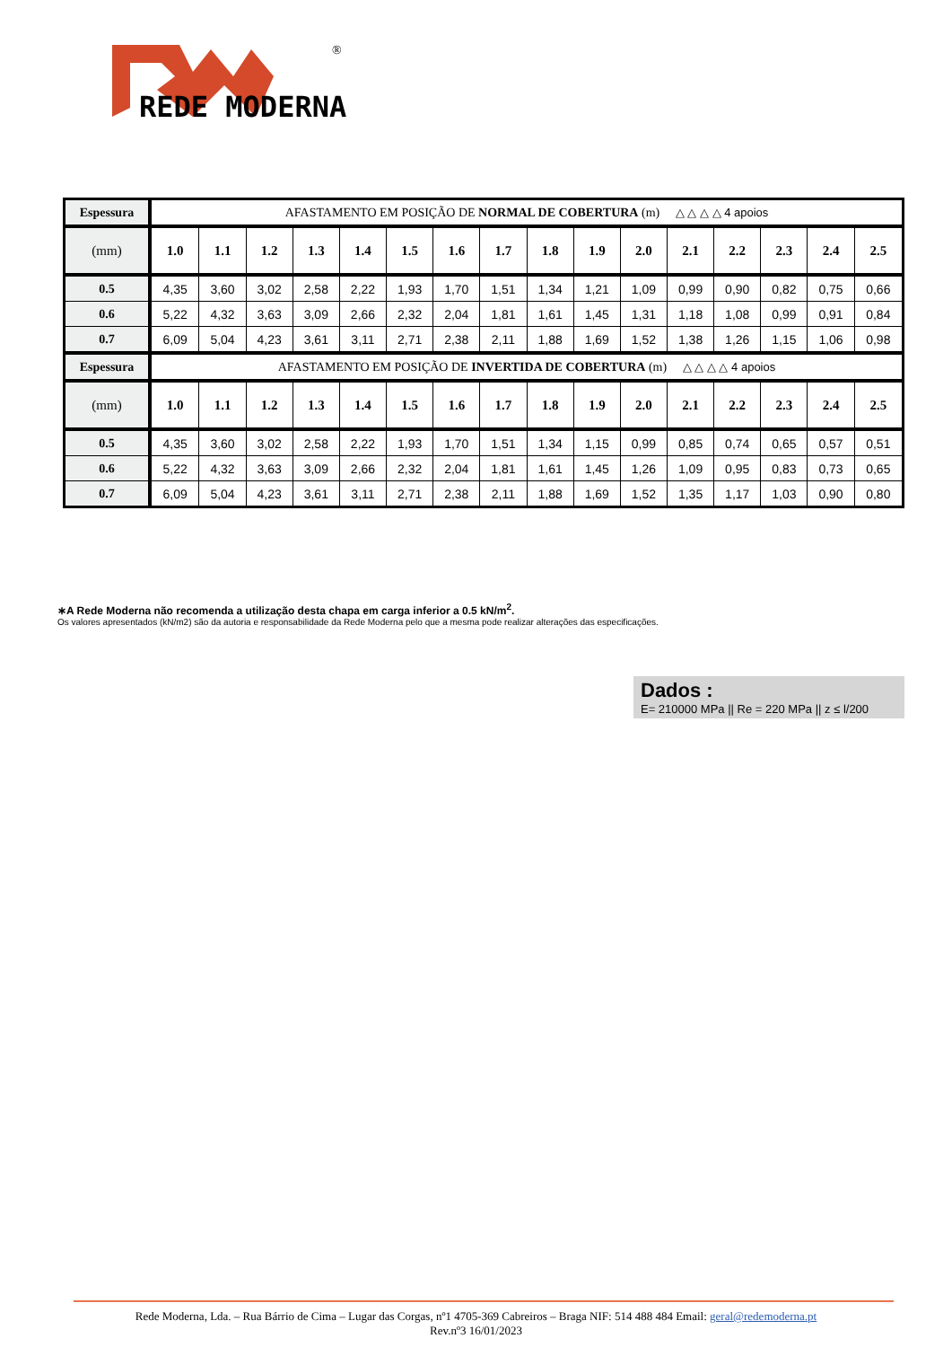®
REDE MODERNA
| Espessura | AFASTAMENTO EM POSIÇÃO DE NORMAL DE COBERTURA (m) △ △ △ △ 4 apoios | | | | | | | | | | | | | | | |
| --- | --- | --- | --- | --- | --- | --- | --- | --- | --- | --- | --- | --- | --- | --- | --- | --- |
| (mm) | 1.0 | 1.1 | 1.2 | 1.3 | 1.4 | 1.5 | 1.6 | 1.7 | 1.8 | 1.9 | 2.0 | 2.1 | 2.2 | 2.3 | 2.4 | 2.5 |
| 0.5 | 4,35 | 3,60 | 3,02 | 2,58 | 2,22 | 1,93 | 1,70 | 1,51 | 1,34 | 1,21 | 1,09 | 0,99 | 0,90 | 0,82 | 0,75 | 0,66 |
| 0.6 | 5,22 | 4,32 | 3,63 | 3,09 | 2,66 | 2,32 | 2,04 | 1,81 | 1,61 | 1,45 | 1,31 | 1,18 | 1,08 | 0,99 | 0,91 | 0,84 |
| 0.7 | 6,09 | 5,04 | 4,23 | 3,61 | 3,11 | 2,71 | 2,38 | 2,11 | 1,88 | 1,69 | 1,52 | 1,38 | 1,26 | 1,15 | 1,06 | 0,98 |
| Espessura | AFASTAMENTO EM POSIÇÃO DE INVERTIDA DE COBERTURA (m) △ △ △ △ 4 apoios | | | | | | | | | | | | | | | |
| (mm) | 1.0 | 1.1 | 1.2 | 1.3 | 1.4 | 1.5 | 1.6 | 1.7 | 1.8 | 1.9 | 2.0 | 2.1 | 2.2 | 2.3 | 2.4 | 2.5 |
| 0.5 | 4,35 | 3,60 | 3,02 | 2,58 | 2,22 | 1,93 | 1,70 | 1,51 | 1,34 | 1,15 | 0,99 | 0,85 | 0,74 | 0,65 | 0,57 | 0,51 |
| 0.6 | 5,22 | 4,32 | 3,63 | 3,09 | 2,66 | 2,32 | 2,04 | 1,81 | 1,61 | 1,45 | 1,26 | 1,09 | 0,95 | 0,83 | 0,73 | 0,65 |
| 0.7 | 6,09 | 5,04 | 4,23 | 3,61 | 3,11 | 2,71 | 2,38 | 2,11 | 1,88 | 1,69 | 1,52 | 1,35 | 1,17 | 1,03 | 0,90 | 0,80 |
∗A Rede Moderna não recomenda a utilização desta chapa em carga inferior a 0.5 kN/m<sup>2</sup>.
Os valores apresentados (kN/m2) são da autoria e responsabilidade da Rede Moderna pelo que a mesma pode realizar alterações das especificações.
Dados :
E= 210000 MPa || Re = 220 MPa || z ≤ l/200
Rede Moderna, Lda. – Rua Bárrio de Cima – Lugar das Corgas, nº1 4705-369 Cabreiros – Braga NIF: 514 488 484 Email: geral@redemoderna.pt
Rev.nº3 16/01/2023